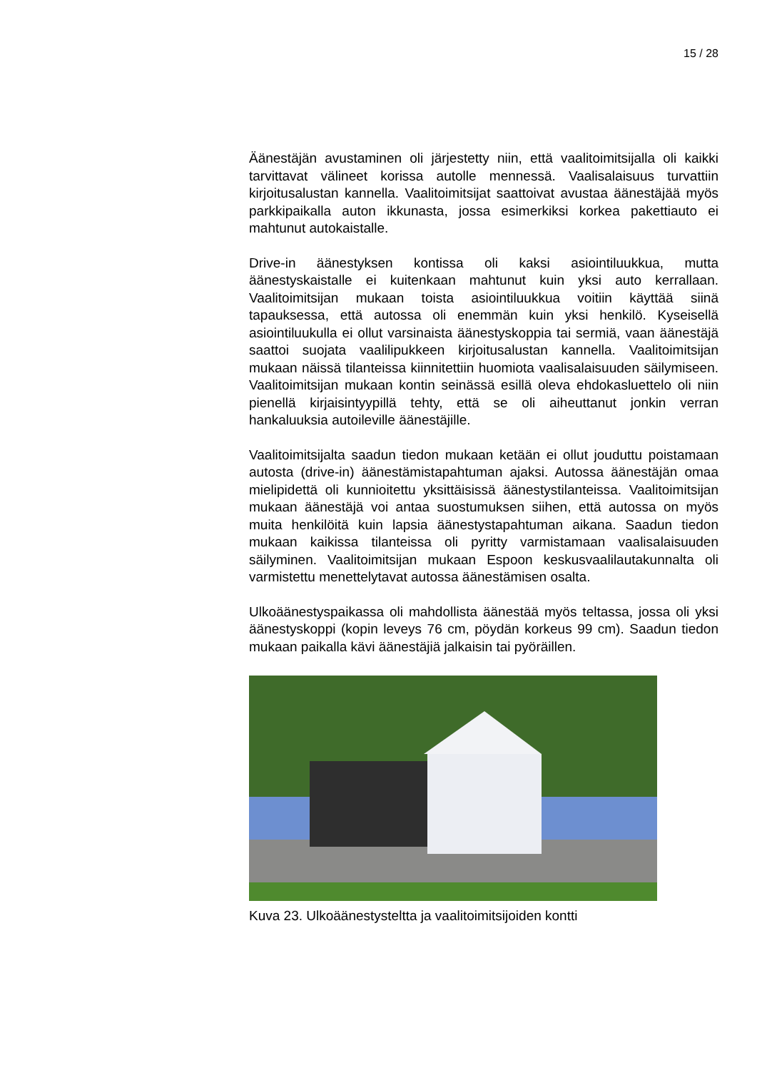15 / 28
Äänestäjän avustaminen oli järjestetty niin, että vaalitoimitsijalla oli kaikki tarvittavat välineet korissa autolle mennessä. Vaalisalaisuus turvattiin kirjoitusalustan kannella. Vaalitoimitsijat saattoivat avustaa äänestäjää myös parkkipaikalla auton ikkunasta, jossa esimerkiksi korkea pakettiauto ei mahtunut autokaistalle.
Drive-in äänestyksen kontissa oli kaksi asiointiluukkua, mutta äänestyskaistalle ei kuitenkaan mahtunut kuin yksi auto kerrallaan. Vaalitoimitsijan mukaan toista asiointiluukkua voitiin käyttää siinä tapauksessa, että autossa oli enemmän kuin yksi henkilö. Kyseisellä asiointiluukulla ei ollut varsinaista äänestyskoppia tai sermiä, vaan äänestäjä saattoi suojata vaalilipukkeen kirjoitusalustan kannella. Vaalitoimitsijan mukaan näissä tilanteissa kiinnitettiin huomiota vaalisalaisuuden säilymiseen. Vaalitoimitsijan mukaan kontin seinässä esillä oleva ehdokasluettelo oli niin pienellä kirjaisintyypillä tehty, että se oli aiheuttanut jonkin verran hankaluuksia autoileville äänestäjille.
Vaalitoimitsijalta saadun tiedon mukaan ketään ei ollut jouduttu poistamaan autosta (drive-in) äänestämistapahtuman ajaksi. Autossa äänestäjän omaa mielipidettä oli kunnioitettu yksittäisissä äänestystilanteissa. Vaalitoimitsijan mukaan äänestäjä voi antaa suostumuksen siihen, että autossa on myös muita henkilöitä kuin lapsia äänestystapahtuman aikana. Saadun tiedon mukaan kaikissa tilanteissa oli pyritty varmistamaan vaalisalaisuuden säilyminen. Vaalitoimitsijan mukaan Espoon keskusvaalilautakunnalta oli varmistettu menettelytavat autossa äänestämisen osalta.
Ulkoäänestyspaikassa oli mahdollista äänestää myös teltassa, jossa oli yksi äänestyskoppi (kopin leveys 76 cm, pöydän korkeus 99 cm). Saadun tiedon mukaan paikalla kävi äänestäjiä jalkaisin tai pyöräillen.
Kuva 23. Ulkoäänestysteltta ja vaalitoimitsijoiden kontti